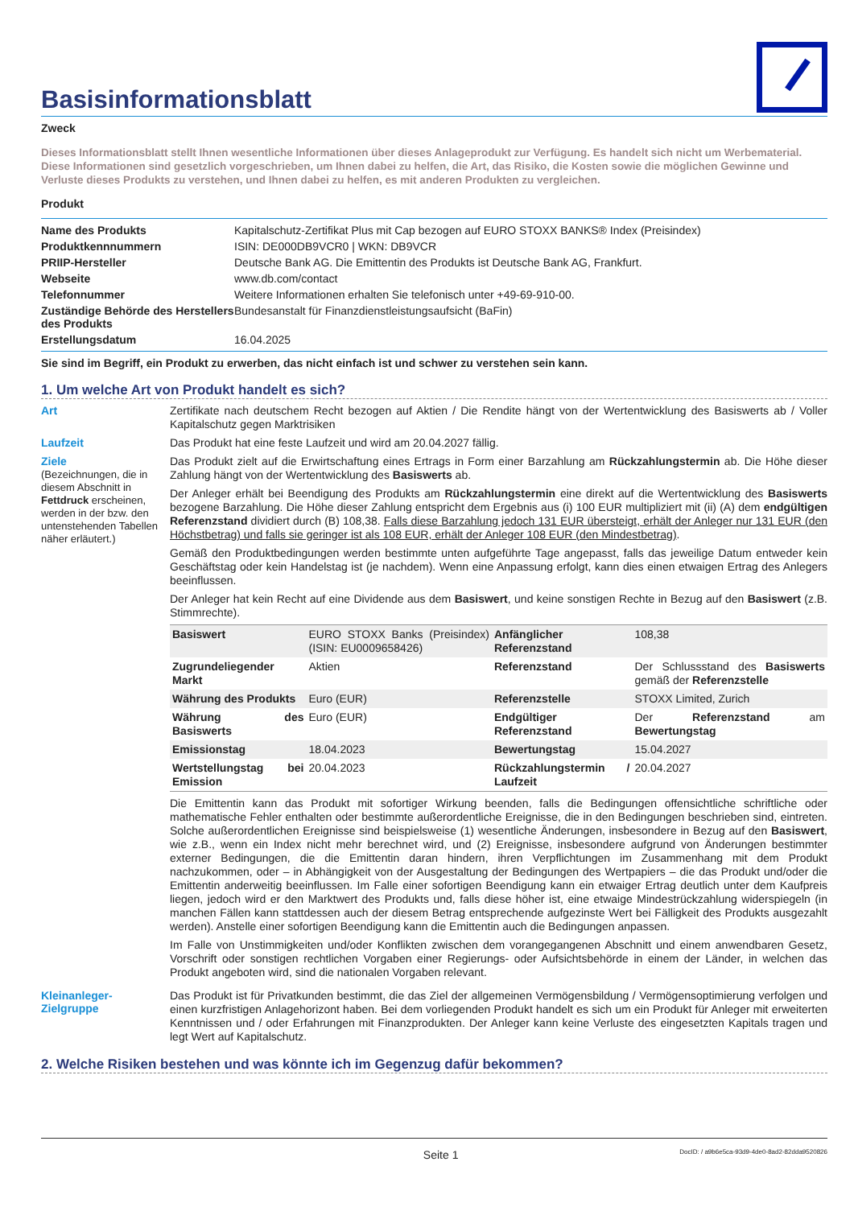Basisinformationsblatt
Zweck
Dieses Informationsblatt stellt Ihnen wesentliche Informationen über dieses Anlageprodukt zur Verfügung. Es handelt sich nicht um Werbematerial. Diese Informationen sind gesetzlich vorgeschrieben, um Ihnen dabei zu helfen, die Art, das Risiko, die Kosten sowie die möglichen Gewinne und Verluste dieses Produkts zu verstehen, und Ihnen dabei zu helfen, es mit anderen Produkten zu vergleichen.
Produkt
| Name des Produkts | Kapitalschutz-Zertifikat Plus mit Cap bezogen auf EURO STOXX BANKS® Index (Preisindex) |
| Produktkennnummern | ISIN: DE000DB9VCR0 / WKN: DB9VCR |
| PRIIP-Hersteller | Deutsche Bank AG. Die Emittentin des Produkts ist Deutsche Bank AG, Frankfurt. |
| Webseite | www.db.com/contact |
| Telefonnummer | Weitere Informationen erhalten Sie telefonisch unter +49-69-910-00. |
| Zuständige Behörde des Herstellers des Produkts | Bundesanstalt für Finanzdienstleistungsaufsicht (BaFin) |
| Erstellungsdatum | 16.04.2025 |
Sie sind im Begriff, ein Produkt zu erwerben, das nicht einfach ist und schwer zu verstehen sein kann.
1. Um welche Art von Produkt handelt es sich?
Art
Zertifikate nach deutschem Recht bezogen auf Aktien / Die Rendite hängt von der Wertentwicklung des Basiswerts ab / Voller Kapitalschutz gegen Marktrisiken
Laufzeit
Das Produkt hat eine feste Laufzeit und wird am 20.04.2027 fällig.
Ziele
(Bezeichnungen, die in diesem Abschnitt in Fettdruck erscheinen, werden in der bzw. den untenstehenden Tabellen näher erläutert.)
Das Produkt zielt auf die Erwirtschaftung eines Ertrags in Form einer Barzahlung am Rückzahlungstermin ab. Die Höhe dieser Zahlung hängt von der Wertentwicklung des Basiswerts ab.
Der Anleger erhält bei Beendigung des Produkts am Rückzahlungstermin eine direkt auf die Wertentwicklung des Basiswerts bezogene Barzahlung. Die Höhe dieser Zahlung entspricht dem Ergebnis aus (i) 100 EUR multipliziert mit (ii) (A) dem endgültigen Referenzstand dividiert durch (B) 108,38. Falls diese Barzahlung jedoch 131 EUR übersteigt, erhält der Anleger nur 131 EUR (den Höchstbetrag) und falls sie geringer ist als 108 EUR, erhält der Anleger 108 EUR (den Mindestbetrag).
Gemäß den Produktbedingungen werden bestimmte unten aufgeführte Tage angepasst, falls das jeweilige Datum entweder kein Geschäftstag oder kein Handelstag ist (je nachdem). Wenn eine Anpassung erfolgt, kann dies einen etwaigen Ertrag des Anlegers beeinflussen.
Der Anleger hat kein Recht auf eine Dividende aus dem Basiswert, und keine sonstigen Rechte in Bezug auf den Basiswert (z.B. Stimmrechte).
| Basiswert | EURO STOXX Banks (Preisindex) (ISIN: EU0009658426) | Anfänglicher Referenzstand | 108,38 |
| Zugrundeliegender Markt | Aktien | Referenzstand | Der Schlussstand des Basiswerts gemäß der Referenzstelle |
| Währung des Produkts | Euro (EUR) | Referenzstelle | STOXX Limited, Zurich |
| Währung des Basiswerts | Euro (EUR) | Endgültiger Referenzstand | Der Referenzstand am Bewertungstag |
| Emissionstag | 18.04.2023 | Bewertungstag | 15.04.2027 |
| Wertstellungstag bei Emission | 20.04.2023 | Rückzahlungstermin / Laufzeit | 20.04.2027 |
Die Emittentin kann das Produkt mit sofortiger Wirkung beenden, falls die Bedingungen offensichtliche schriftliche oder mathematische Fehler enthalten oder bestimmte außerordentliche Ereignisse, die in den Bedingungen beschrieben sind, eintreten. Solche außerordentlichen Ereignisse sind beispielsweise (1) wesentliche Änderungen, insbesondere in Bezug auf den Basiswert, wie z.B., wenn ein Index nicht mehr berechnet wird, und (2) Ereignisse, insbesondere aufgrund von Änderungen bestimmter externer Bedingungen, die die Emittentin daran hindern, ihren Verpflichtungen im Zusammenhang mit dem Produkt nachzukommen, oder – in Abhängigkeit von der Ausgestaltung der Bedingungen des Wertpapiers – die das Produkt und/oder die Emittentin anderweitig beeinflussen. Im Falle einer sofortigen Beendigung kann ein etwaiger Ertrag deutlich unter dem Kaufpreis liegen, jedoch wird er den Marktwert des Produkts und, falls diese höher ist, eine etwaige Mindestrückzahlung widerspiegeln (in manchen Fällen kann stattdessen auch der diesem Betrag entsprechende aufgezinste Wert bei Fälligkeit des Produkts ausgezahlt werden). Anstelle einer sofortigen Beendigung kann die Emittentin auch die Bedingungen anpassen.
Im Falle von Unstimmigkeiten und/oder Konflikten zwischen dem vorangegangenen Abschnitt und einem anwendbaren Gesetz, Vorschrift oder sonstigen rechtlichen Vorgaben einer Regierungs- oder Aufsichtsbehörde in einem der Länder, in welchen das Produkt angeboten wird, sind die nationalen Vorgaben relevant.
Kleinanleger-Zielgruppe
Das Produkt ist für Privatkunden bestimmt, die das Ziel der allgemeinen Vermögensbildung / Vermögensoptimierung verfolgen und einen kurzfristigen Anlagehorizont haben. Bei dem vorliegenden Produkt handelt es sich um ein Produkt für Anleger mit erweiterten Kenntnissen und / oder Erfahrungen mit Finanzprodukten. Der Anleger kann keine Verluste des eingesetzten Kapitals tragen und legt Wert auf Kapitalschutz.
2. Welche Risiken bestehen und was könnte ich im Gegenzug dafür bekommen?
Seite 1 DocID: / a9b6e5ca-93d9-4de0-8ad2-82dda9520826